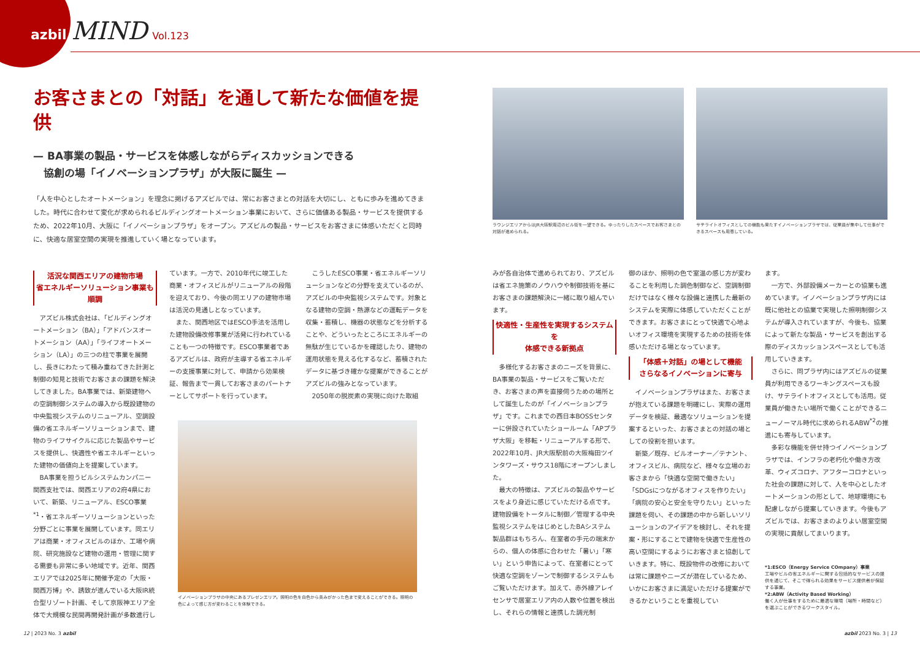azbil MIND Vol.123
お客さまとの「対話」を通して新たな価値を提供
— BA事業の製品・サービスを体感しながらディスカッションできる
　協創の場「イノベーションプラザ」が大阪に誕生 —
「人を中心としたオートメーション」を理念に掲げるアズビルでは、常にお客さまとの対話を大切にし、ともに歩みを進めてきました。時代に合わせて変化が求められるビルディングオートメーション事業において、さらに価値ある製品・サービスを提供するため、2022年10月、大阪に「イノベーションプラザ」をオープン。アズビルの製品・サービスをお客さまに体感いただくと同時に、快適な居室空間の実現を推進していく場となっています。
ラウンジエリアからはJR大阪駅周辺のビル街を一望できる。ゆったりしたスペースでお客さまとの対話が進められる。
サテライトオフィスとしての機能も果たすイノベーションプラザでは、従業員が集中して仕事ができるスペースも用意している。
活況な関西エリアの建物市場
省エネルギーソリューション事業も順調
アズビル株式会社は、「ビルディングオートメーション（BA）」「アドバンスオートメーション（AA）」「ライフオートメーション（LA）」の三つの柱で事業を展開し、長きにわたって積み重ねてきた計測と制御の知見と技術でお客さまの課題を解決してきました。BA事業では、新築建物への空調制御システムの導入から既設建物の中央監視システムのリニューアル、空調設備の省エネルギーソリューションまで、建物のライフサイクルに応じた製品やサービスを提供し、快適性や省エネルギーといった建物の価値向上を提案しています。
BA事業を担うビルシステムカンパニー関西支社では、関西エリアの2府4県において、新築、リニューアル、ESCO事業<sup>*1</sup>・省エネルギーソリューションといった分野ごとに事業を展開しています。同エリアは商業・オフィスビルのほか、工場や病院、研究施設など建物の運用・管理に関する需要も非常に多い地域です。近年、関西エリアでは2025年に開催予定の「大阪・関西万博」や、誘致が進んでいる大阪IR統合型リゾート計画、そして京阪神エリア全体で大規模な民間再開発計画が多数進行し
ています。一方で、2010年代に竣工した商業・オフィスビルがリニューアルの段階を迎えており、今後の同エリアの建物市場は活況の見通しとなっています。
また、関西地区ではESCO手法を活用した建物設備改修事業が活発に行われていることも一つの特徴です。ESCO事業者であるアズビルは、政府が主導する省エネルギーの支援事業に対して、申請から効果検証、報告まで一貫してお客さまのパートナーとしてサポートを行っています。
こうしたESCO事業・省エネルギーソリューションなどの分野を支えているのが、アズビルの中央監視システムです。対象となる建物の空調・熱源などの運転データを収集・蓄積し、機器の状態などを分析することや、どういったところにエネルギーの無駄が生じているかを確認したり、建物の運用状態を見える化するなど、蓄積されたデータに基づき確かな提案ができることがアズビルの強みとなっています。
2050年の脱炭素の実現に向けた取組
イノベーションプラザの中央にあるプレゼンエリア。照明の色を白色から黄みがかった色まで変えることができる。照明の色によって感じ方が変わることを体験できる。
みが各自治体で進められており、アズビルは省エネ施策のノウハウや制御技術を基にお客さまの課題解決に一緒に取り組んでいます。
快適性・生産性を実現するシステムを
体感できる新拠点
多様化するお客さまのニーズを背景に、BA事業の製品・サービスをご覧いただき、お客さまの声を直接伺うための場所として誕生したのが「イノベーションプラザ」です。これまでの西日本BOSSセンターに併設されていたショールーム「APプラザ大阪」を移転・リニューアルする形で、2022年10月、JR大阪駅前の大阪梅田ツインタワーズ・サウス18階にオープンしました。
最大の特徴は、アズビルの製品やサービスをより身近に感じていただける点です。建物設備をトータルに制御／管理する中央監視システムをはじめとしたBAシステム製品群はもちろん、在室者の手元の端末からの、個人の体感に合わせた「暑い」「寒い」という申告によって、在室者にとって快適な空調をゾーンで制御するシステムもご覧いただけます。加えて、赤外線アレイセンサで居室エリア内の人数や位置を検出し、それらの情報と連携した調光制
御のほか、照明の色で室温の感じ方が変わることを利用した調色制御など、空調制御だけではなく様々な設備と連携した最新のシステムを実際に体感していただくことができます。お客さまにとって快適で心地よいオフィス環境を実現するための技術を体感いただける場となっています。
「体感＋対話」の場として機能
さらなるイノベーションに寄与
イノベーションプラザはまた、お客さまが抱えている課題を明確にし、実際の運用データを検証、最適なソリューションを提案するといった、お客さまとの対話の場としての役割を担います。
新築／既存、ビルオーナー／テナント、オフィスビル、病院など、様々な立場のお客さまから「快適な空間で働きたい」「SDGsにつながるオフィスを作りたい」「病院の安心と安全を守りたい」といった課題を伺い、その課題の中から新しいソリューションのアイデアを検討し、それを提案・形にすることで建物を快適で生産性の高い空間にするようにお客さまと協創していきます。特に、既設物件の改修においては常に課題やニーズが潜在しているため、いかにお客さまに満足いただける提案ができるかということを重視してい
ます。
一方で、外部設備メーカーとの協業も進めています。イノベーションプラザ内には既に他社との協業で実現した照明制御システムが導入されていますが、今後も、協業によって新たな製品・サービスを創出する際のディスカッションスペースとしても活用していきます。
さらに、同プラザ内にはアズビルの従業員が利用できるワーキングスペースも設け、サテライトオフィスとしても活用。従業員が働きたい場所で働くことができるニューノーマル時代に求められるABW<sup>*2</sup>の推進にも寄与しています。
多彩な機能を併せ持つイノベーションプラザでは、インフラの老朽化や働き方改革、ウィズコロナ、アフターコロナといった社会の課題に対して、人を中心としたオートメーションの形として、地球環境にも配慮しながら提案していきます。今後もアズビルでは、お客さまのよりよい居室空間の実現に貢献してまいります。
*1:ESCO（Energy Service COmpany）事業
工場やビルの省エネルギーに関する包括的なサービスの提供を通じて、そこで得られる効果をサービス提供者が保証する事業。
*2:ABW（Activity Based Working）
働く人が仕事をするために最適な環境（場所・時間など）を選ぶことができるワークスタイル。
12 | 2023 No. 3 azbil azbil 2023 No. 3 | 13